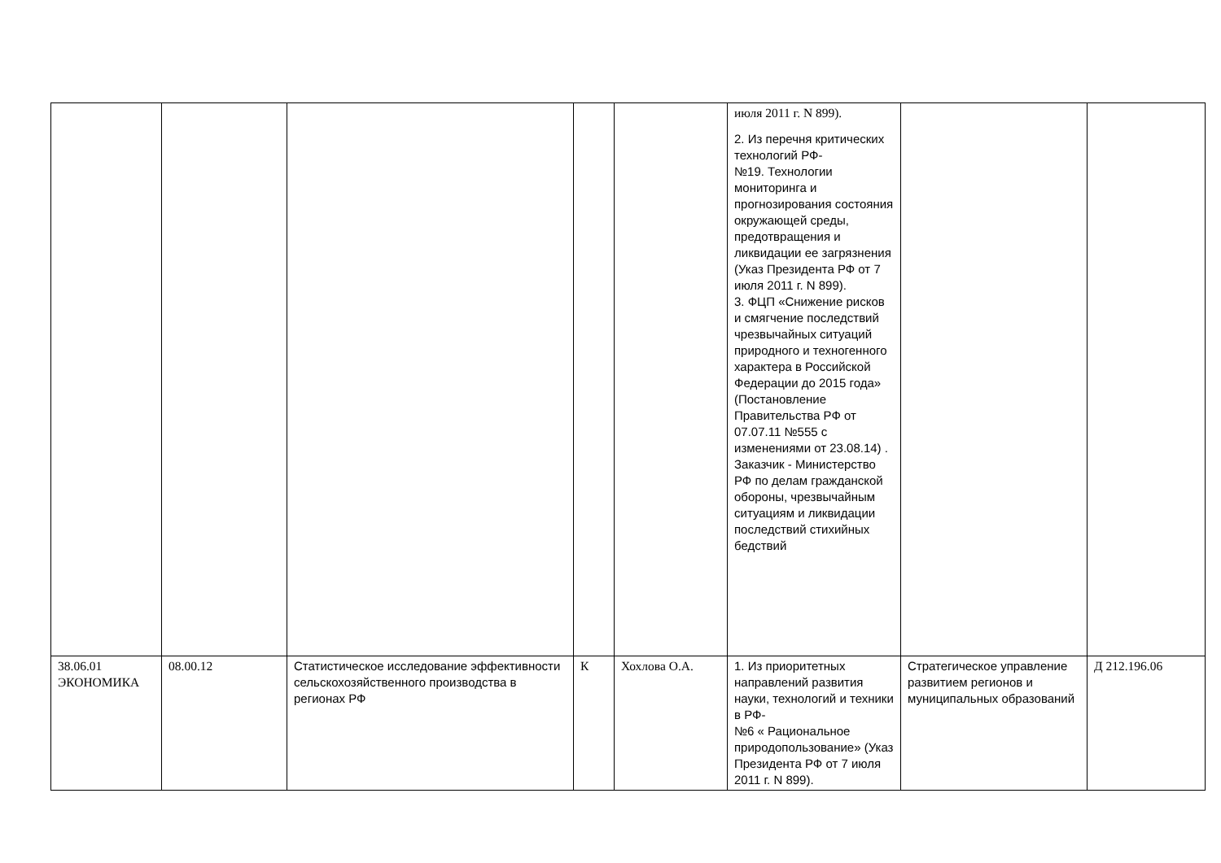| | | | | | июля 2011 г. N 899). 2. Из перечня критических технологий РФ- №19. Технологии мониторинга и прогнозирования состояния окружающей среды, предотвращения и ликвидации ее загрязнения (Указ Президента РФ от 7 июля 2011 г. N 899). 3. ФЦП «Снижение рисков и смягчение последствий чрезвычайных ситуаций природного и техногенного характера в Российской Федерации до 2015 года» (Постановление Правительства РФ от 07.07.11 №555 с изменениями от 23.08.14) . Заказчик - Министерство РФ по делам гражданской обороны, чрезвычайным ситуациям и ликвидации последствий стихийных бедствий | | |
| 38.06.01 ЭКОНОМИКА | 08.00.12 | Статистическое исследование эффективности сельскохозяйственного производства в регионах РФ | К | Хохлова О.А. | 1. Из приоритетных направлений развития науки, технологий и техники в РФ- №6 « Рациональное природопользование» (Указ Президента РФ от 7 июля 2011 г. N 899). | Стратегическое управление развитием регионов и муниципальных образований | Д 212.196.06 |